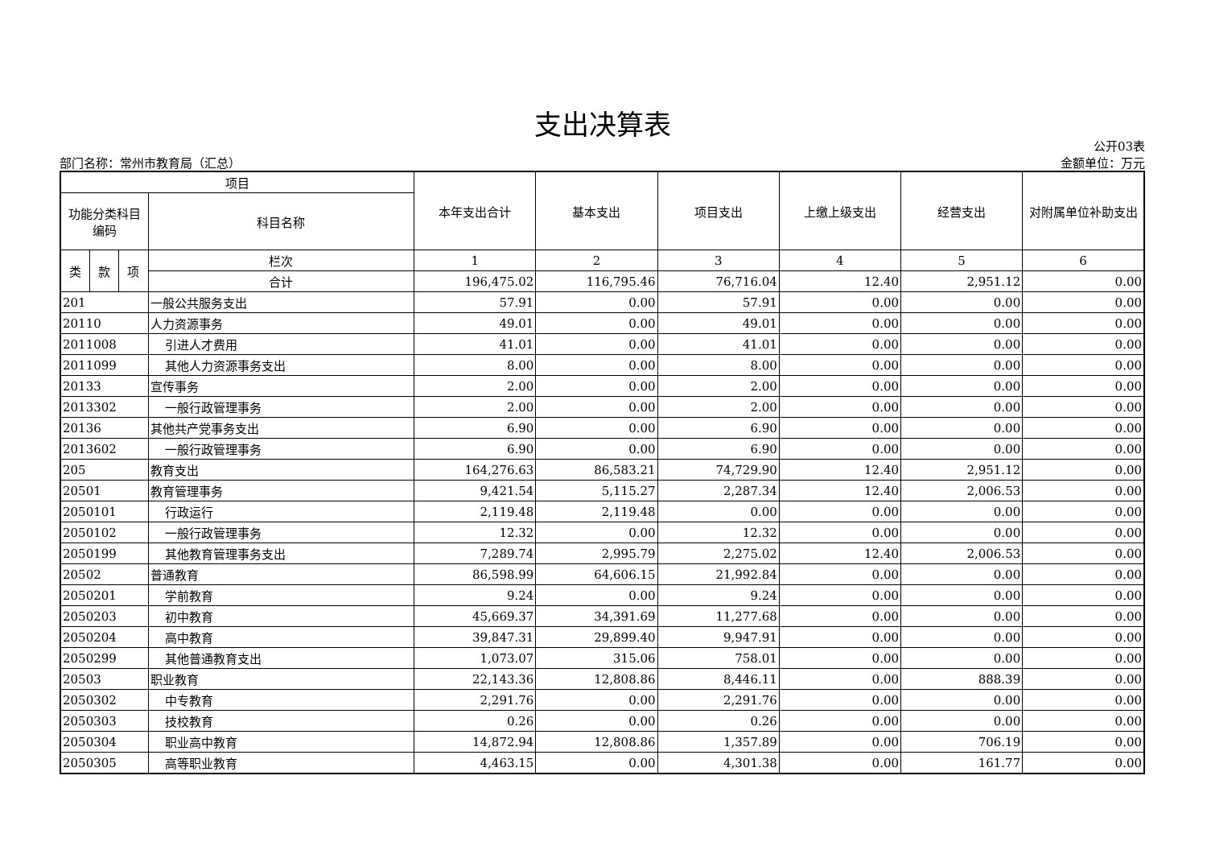支出决算表
部门名称：常州市教育局（汇总）
公开03表
金额单位：万元
| 项目 | | | | 本年支出合计 | 基本支出 | 项目支出 | 上缴上级支出 | 经营支出 | 对附属单位补助支出 |
| --- | --- | --- | --- | --- | --- | --- | --- | --- | --- |
| 功能分类科目编码 | | | 科目名称 | | | | | | |
| 类 | 款 | 项 | 栏次 | 1 | 2 | 3 | 4 | 5 | 6 |
| | | | 合计 | 196,475.02 | 116,795.46 | 76,716.04 | 12.40 | 2,951.12 | 0.00 |
| 201 | | | 一般公共服务支出 | 57.91 | 0.00 | 57.91 | 0.00 | 0.00 | 0.00 |
| 20110 | | | 人力资源事务 | 49.01 | 0.00 | 49.01 | 0.00 | 0.00 | 0.00 |
| 2011008 | | | 引进人才费用 | 41.01 | 0.00 | 41.01 | 0.00 | 0.00 | 0.00 |
| 2011099 | | | 其他人力资源事务支出 | 8.00 | 0.00 | 8.00 | 0.00 | 0.00 | 0.00 |
| 20133 | | | 宣传事务 | 2.00 | 0.00 | 2.00 | 0.00 | 0.00 | 0.00 |
| 2013302 | | | 一般行政管理事务 | 2.00 | 0.00 | 2.00 | 0.00 | 0.00 | 0.00 |
| 20136 | | | 其他共产党事务支出 | 6.90 | 0.00 | 6.90 | 0.00 | 0.00 | 0.00 |
| 2013602 | | | 一般行政管理事务 | 6.90 | 0.00 | 6.90 | 0.00 | 0.00 | 0.00 |
| 205 | | | 教育支出 | 164,276.63 | 86,583.21 | 74,729.90 | 12.40 | 2,951.12 | 0.00 |
| 20501 | | | 教育管理事务 | 9,421.54 | 5,115.27 | 2,287.34 | 12.40 | 2,006.53 | 0.00 |
| 2050101 | | | 行政运行 | 2,119.48 | 2,119.48 | 0.00 | 0.00 | 0.00 | 0.00 |
| 2050102 | | | 一般行政管理事务 | 12.32 | 0.00 | 12.32 | 0.00 | 0.00 | 0.00 |
| 2050199 | | | 其他教育管理事务支出 | 7,289.74 | 2,995.79 | 2,275.02 | 12.40 | 2,006.53 | 0.00 |
| 20502 | | | 普通教育 | 86,598.99 | 64,606.15 | 21,992.84 | 0.00 | 0.00 | 0.00 |
| 2050201 | | | 学前教育 | 9.24 | 0.00 | 9.24 | 0.00 | 0.00 | 0.00 |
| 2050203 | | | 初中教育 | 45,669.37 | 34,391.69 | 11,277.68 | 0.00 | 0.00 | 0.00 |
| 2050204 | | | 高中教育 | 39,847.31 | 29,899.40 | 9,947.91 | 0.00 | 0.00 | 0.00 |
| 2050299 | | | 其他普通教育支出 | 1,073.07 | 315.06 | 758.01 | 0.00 | 0.00 | 0.00 |
| 20503 | | | 职业教育 | 22,143.36 | 12,808.86 | 8,446.11 | 0.00 | 888.39 | 0.00 |
| 2050302 | | | 中专教育 | 2,291.76 | 0.00 | 2,291.76 | 0.00 | 0.00 | 0.00 |
| 2050303 | | | 技校教育 | 0.26 | 0.00 | 0.26 | 0.00 | 0.00 | 0.00 |
| 2050304 | | | 职业高中教育 | 14,872.94 | 12,808.86 | 1,357.89 | 0.00 | 706.19 | 0.00 |
| 2050305 | | | 高等职业教育 | 4,463.15 | 0.00 | 4,301.38 | 0.00 | 161.77 | 0.00 |